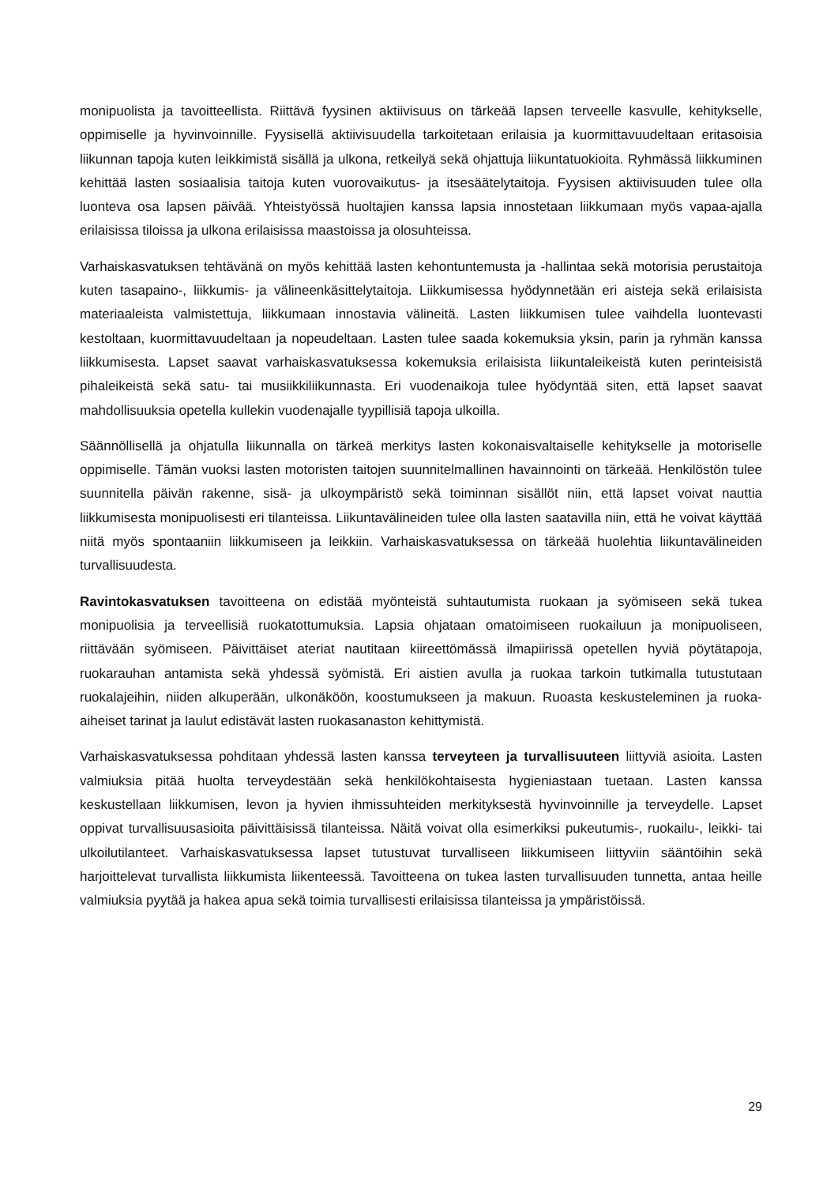monipuolista ja tavoitteellista. Riittävä fyysinen aktiivisuus on tärkeää lapsen terveelle kasvulle, kehitykselle, oppimiselle ja hyvinvoinnille. Fyysisellä aktiivisuudella tarkoitetaan erilaisia ja kuormittavuudeltaan eritasoisia liikunnan tapoja kuten leikkimistä sisällä ja ulkona, retkeilyä sekä ohjattuja liikuntatuokioita. Ryhmässä liikkuminen kehittää lasten sosiaalisia taitoja kuten vuorovaikutus- ja itsesäätelytaitoja. Fyysisen aktiivisuuden tulee olla luonteva osa lapsen päivää. Yhteistyössä huoltajien kanssa lapsia innostetaan liikkumaan myös vapaa-ajalla erilaisissa tiloissa ja ulkona erilaisissa maastoissa ja olosuhteissa.
Varhaiskasvatuksen tehtävänä on myös kehittää lasten kehontuntemusta ja -hallintaa sekä motorisia perustaitoja kuten tasapaino-, liikkumis- ja välineenkäsittelytaitoja. Liikkumisessa hyödynnetään eri aisteja sekä erilaisista materiaaleista valmistettuja, liikkumaan innostavia välineitä. Lasten liikkumisen tulee vaihdella luontevasti kestoltaan, kuormittavuudeltaan ja nopeudeltaan. Lasten tulee saada kokemuksia yksin, parin ja ryhmän kanssa liikkumisesta. Lapset saavat varhaiskasvatuksessa kokemuksia erilaisista liikuntaleikeistä kuten perinteisistä pihaleikeistä sekä satu- tai musiikkiliikunnasta. Eri vuodenaikoja tulee hyödyntää siten, että lapset saavat mahdollisuuksia opetella kullekin vuodenajalle tyypillisiä tapoja ulkoilla.
Säännöllisellä ja ohjatulla liikunnalla on tärkeä merkitys lasten kokonaisvaltaiselle kehitykselle ja motoriselle oppimiselle. Tämän vuoksi lasten motoristen taitojen suunnitelmallinen havainnointi on tärkeää. Henkilöstön tulee suunnitella päivän rakenne, sisä- ja ulkoympäristö sekä toiminnan sisällöt niin, että lapset voivat nauttia liikkumisesta monipuolisesti eri tilanteissa. Liikuntavälineiden tulee olla lasten saatavilla niin, että he voivat käyttää niitä myös spontaaniin liikkumiseen ja leikkiin. Varhaiskasvatuksessa on tärkeää huolehtia liikuntavälineiden turvallisuudesta.
Ravintokasvatuksen tavoitteena on edistää myönteistä suhtautumista ruokaan ja syömiseen sekä tukea monipuolisia ja terveellisiä ruokatottumuksia. Lapsia ohjataan omatoimiseen ruokailuun ja monipuoliseen, riittävään syömiseen. Päivittäiset ateriat nautitaan kiireettömässä ilmapiirissä opetellen hyviä pöytätapoja, ruokarauhan antamista sekä yhdessä syömistä. Eri aistien avulla ja ruokaa tarkoin tutkimalla tutustutaan ruokalajeihin, niiden alkuperään, ulkonäköön, koostumukseen ja makuun. Ruoasta keskusteleminen ja ruoka-aiheiset tarinat ja laulut edistävät lasten ruokasanaston kehittymistä.
Varhaiskasvatuksessa pohditaan yhdessä lasten kanssa terveyteen ja turvallisuuteen liittyviä asioita. Lasten valmiuksia pitää huolta terveydestään sekä henkilökohtaisesta hygieniastaan tuetaan. Lasten kanssa keskustellaan liikkumisen, levon ja hyvien ihmissuhteiden merkityksestä hyvinvoinnille ja terveydelle. Lapset oppivat turvallisuusasioita päivittäisissä tilanteissa. Näitä voivat olla esimerkiksi pukeutumis-, ruokailu-, leikki- tai ulkoilutilanteet. Varhaiskasvatuksessa lapset tutustuvat turvalliseen liikkumiseen liittyviin sääntöihin sekä harjoittelevat turvallista liikkumista liikenteessä. Tavoitteena on tukea lasten turvallisuuden tunnetta, antaa heille valmiuksia pyytää ja hakea apua sekä toimia turvallisesti erilaisissa tilanteissa ja ympäristöissä.
29